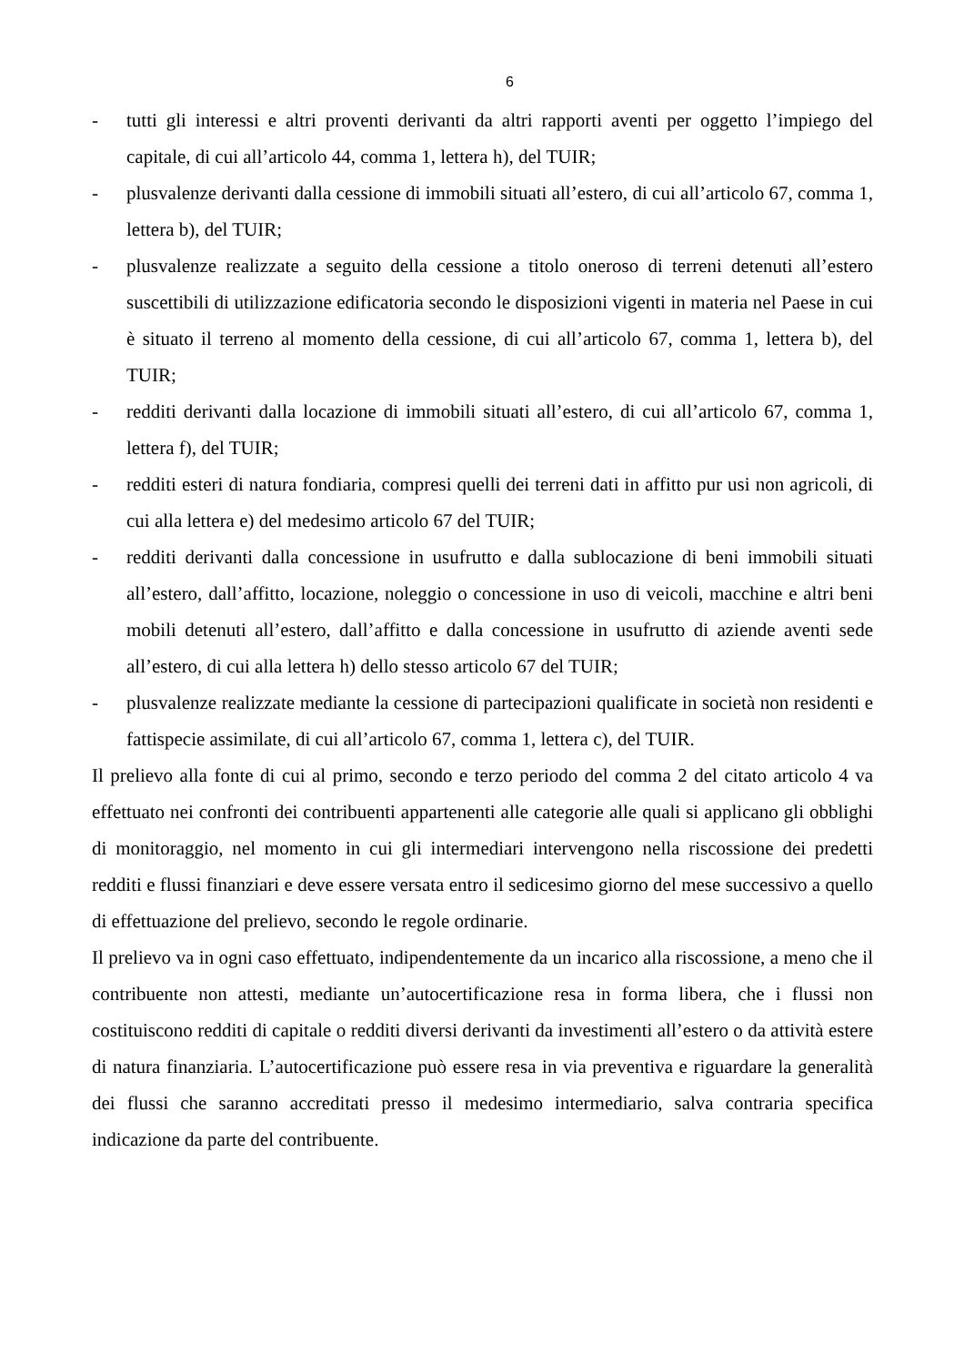6
- tutti gli interessi e altri proventi derivanti da altri rapporti aventi per oggetto l’impiego del capitale, di cui all’articolo 44, comma 1, lettera h), del TUIR;
- plusvalenze derivanti dalla cessione di immobili situati all’estero, di cui all’articolo 67, comma 1, lettera b), del TUIR;
- plusvalenze realizzate a seguito della cessione a titolo oneroso di terreni detenuti all’estero suscettibili di utilizzazione edificatoria secondo le disposizioni vigenti in materia nel Paese in cui è situato il terreno al momento della cessione, di cui all’articolo 67, comma 1, lettera b), del TUIR;
- redditi derivanti dalla locazione di immobili situati all’estero, di cui all’articolo 67, comma 1, lettera f), del TUIR;
- redditi esteri di natura fondiaria, compresi quelli dei terreni dati in affitto pur usi non agricoli, di cui alla lettera e) del medesimo articolo 67 del TUIR;
- redditi derivanti dalla concessione in usufrutto e dalla sublocazione di beni immobili situati all’estero, dall’affitto, locazione, noleggio o concessione in uso di veicoli, macchine e altri beni mobili detenuti all’estero, dall’affitto e dalla concessione in usufrutto di aziende aventi sede all’estero, di cui alla lettera h) dello stesso articolo 67 del TUIR;
- plusvalenze realizzate mediante la cessione di partecipazioni qualificate in società non residenti e fattispecie assimilate, di cui all’articolo 67, comma 1, lettera c), del TUIR.
Il prelievo alla fonte di cui al primo, secondo e terzo periodo del comma 2 del citato articolo 4 va effettuato nei confronti dei contribuenti appartenenti alle categorie alle quali si applicano gli obblighi di monitoraggio, nel momento in cui gli intermediari intervengono nella riscossione dei predetti redditi e flussi finanziari e deve essere versata entro il sedicesimo giorno del mese successivo a quello di effettuazione del prelievo, secondo le regole ordinarie.
Il prelievo va in ogni caso effettuato, indipendentemente da un incarico alla riscossione, a meno che il contribuente non attesti, mediante un’autocertificazione resa in forma libera, che i flussi non costituiscono redditi di capitale o redditi diversi derivanti da investimenti all’estero o da attività estere di natura finanziaria. L’autocertificazione può essere resa in via preventiva e riguardare la generalità dei flussi che saranno accreditati presso il medesimo intermediario, salva contraria specifica indicazione da parte del contribuente.